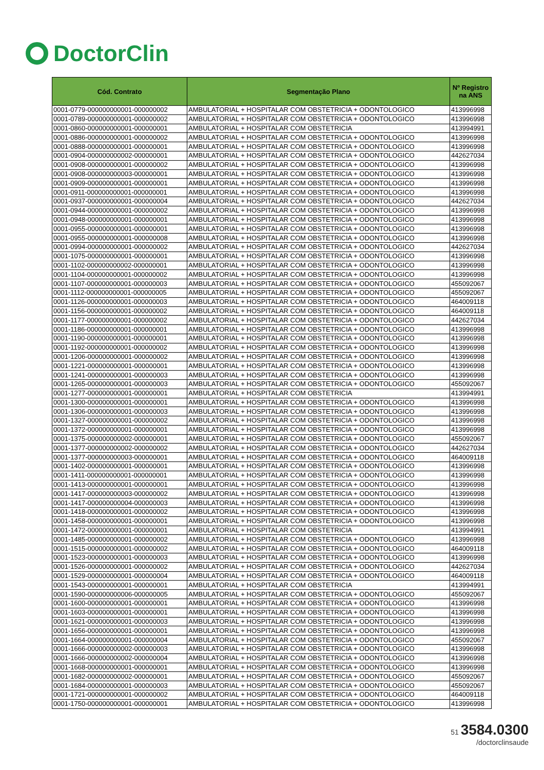DoctorClin
| Cód. Contrato | Segmentação Plano | Nº Registro na ANS |
| --- | --- | --- |
| 0001-0779-000000000001-000000002 | AMBULATORIAL + HOSPITALAR COM OBSTETRICIA + ODONTOLOGICO | 413996998 |
| 0001-0789-000000000001-000000002 | AMBULATORIAL + HOSPITALAR COM OBSTETRICIA + ODONTOLOGICO | 413996998 |
| 0001-0860-000000000001-000000001 | AMBULATORIAL + HOSPITALAR COM OBSTETRICIA | 413994991 |
| 0001-0886-000000000001-000000002 | AMBULATORIAL + HOSPITALAR COM OBSTETRICIA + ODONTOLOGICO | 413996998 |
| 0001-0888-000000000001-000000001 | AMBULATORIAL + HOSPITALAR COM OBSTETRICIA + ODONTOLOGICO | 413996998 |
| 0001-0904-000000000002-000000001 | AMBULATORIAL + HOSPITALAR COM OBSTETRICIA + ODONTOLOGICO | 442627034 |
| 0001-0908-000000000001-000000002 | AMBULATORIAL + HOSPITALAR COM OBSTETRICIA + ODONTOLOGICO | 413996998 |
| 0001-0908-000000000003-000000001 | AMBULATORIAL + HOSPITALAR COM OBSTETRICIA + ODONTOLOGICO | 413996998 |
| 0001-0909-000000000001-000000001 | AMBULATORIAL + HOSPITALAR COM OBSTETRICIA + ODONTOLOGICO | 413996998 |
| 0001-0911-000000000001-000000001 | AMBULATORIAL + HOSPITALAR COM OBSTETRICIA + ODONTOLOGICO | 413996998 |
| 0001-0937-000000000001-000000004 | AMBULATORIAL + HOSPITALAR COM OBSTETRICIA + ODONTOLOGICO | 442627034 |
| 0001-0944-000000000001-000000002 | AMBULATORIAL + HOSPITALAR COM OBSTETRICIA + ODONTOLOGICO | 413996998 |
| 0001-0948-000000000001-000000001 | AMBULATORIAL + HOSPITALAR COM OBSTETRICIA + ODONTOLOGICO | 413996998 |
| 0001-0955-000000000001-000000001 | AMBULATORIAL + HOSPITALAR COM OBSTETRICIA + ODONTOLOGICO | 413996998 |
| 0001-0955-000000000001-000000008 | AMBULATORIAL + HOSPITALAR COM OBSTETRICIA + ODONTOLOGICO | 413996998 |
| 0001-0994-000000000001-000000002 | AMBULATORIAL + HOSPITALAR COM OBSTETRICIA + ODONTOLOGICO | 442627034 |
| 0001-1075-000000000001-000000001 | AMBULATORIAL + HOSPITALAR COM OBSTETRICIA + ODONTOLOGICO | 413996998 |
| 0001-1102-000000000002-000000001 | AMBULATORIAL + HOSPITALAR COM OBSTETRICIA + ODONTOLOGICO | 413996998 |
| 0001-1104-000000000001-000000002 | AMBULATORIAL + HOSPITALAR COM OBSTETRICIA + ODONTOLOGICO | 413996998 |
| 0001-1107-000000000001-000000003 | AMBULATORIAL + HOSPITALAR COM OBSTETRICIA + ODONTOLOGICO | 455092067 |
| 0001-1112-000000000001-000000005 | AMBULATORIAL + HOSPITALAR COM OBSTETRICIA + ODONTOLOGICO | 455092067 |
| 0001-1126-000000000001-000000003 | AMBULATORIAL + HOSPITALAR COM OBSTETRICIA + ODONTOLOGICO | 464009118 |
| 0001-1156-000000000001-000000002 | AMBULATORIAL + HOSPITALAR COM OBSTETRICIA + ODONTOLOGICO | 464009118 |
| 0001-1177-000000000001-000000002 | AMBULATORIAL + HOSPITALAR COM OBSTETRICIA + ODONTOLOGICO | 442627034 |
| 0001-1186-000000000001-000000001 | AMBULATORIAL + HOSPITALAR COM OBSTETRICIA + ODONTOLOGICO | 413996998 |
| 0001-1190-000000000001-000000001 | AMBULATORIAL + HOSPITALAR COM OBSTETRICIA + ODONTOLOGICO | 413996998 |
| 0001-1192-000000000001-000000002 | AMBULATORIAL + HOSPITALAR COM OBSTETRICIA + ODONTOLOGICO | 413996998 |
| 0001-1206-000000000001-000000002 | AMBULATORIAL + HOSPITALAR COM OBSTETRICIA + ODONTOLOGICO | 413996998 |
| 0001-1221-000000000001-000000001 | AMBULATORIAL + HOSPITALAR COM OBSTETRICIA + ODONTOLOGICO | 413996998 |
| 0001-1241-000000000001-000000003 | AMBULATORIAL + HOSPITALAR COM OBSTETRICIA + ODONTOLOGICO | 413996998 |
| 0001-1265-000000000001-000000003 | AMBULATORIAL + HOSPITALAR COM OBSTETRICIA + ODONTOLOGICO | 455092067 |
| 0001-1277-000000000001-000000001 | AMBULATORIAL + HOSPITALAR COM OBSTETRICIA | 413994991 |
| 0001-1300-000000000001-000000001 | AMBULATORIAL + HOSPITALAR COM OBSTETRICIA + ODONTOLOGICO | 413996998 |
| 0001-1306-000000000001-000000003 | AMBULATORIAL + HOSPITALAR COM OBSTETRICIA + ODONTOLOGICO | 413996998 |
| 0001-1327-000000000001-000000002 | AMBULATORIAL + HOSPITALAR COM OBSTETRICIA + ODONTOLOGICO | 413996998 |
| 0001-1372-000000000001-000000001 | AMBULATORIAL + HOSPITALAR COM OBSTETRICIA + ODONTOLOGICO | 413996998 |
| 0001-1375-000000000002-000000001 | AMBULATORIAL + HOSPITALAR COM OBSTETRICIA + ODONTOLOGICO | 455092067 |
| 0001-1377-000000000002-000000002 | AMBULATORIAL + HOSPITALAR COM OBSTETRICIA + ODONTOLOGICO | 442627034 |
| 0001-1377-000000000003-000000001 | AMBULATORIAL + HOSPITALAR COM OBSTETRICIA + ODONTOLOGICO | 464009118 |
| 0001-1402-000000000001-000000001 | AMBULATORIAL + HOSPITALAR COM OBSTETRICIA + ODONTOLOGICO | 413996998 |
| 0001-1411-000000000001-000000001 | AMBULATORIAL + HOSPITALAR COM OBSTETRICIA + ODONTOLOGICO | 413996998 |
| 0001-1413-000000000001-000000001 | AMBULATORIAL + HOSPITALAR COM OBSTETRICIA + ODONTOLOGICO | 413996998 |
| 0001-1417-000000000003-000000002 | AMBULATORIAL + HOSPITALAR COM OBSTETRICIA + ODONTOLOGICO | 413996998 |
| 0001-1417-000000000004-000000003 | AMBULATORIAL + HOSPITALAR COM OBSTETRICIA + ODONTOLOGICO | 413996998 |
| 0001-1418-000000000001-000000002 | AMBULATORIAL + HOSPITALAR COM OBSTETRICIA + ODONTOLOGICO | 413996998 |
| 0001-1458-000000000001-000000001 | AMBULATORIAL + HOSPITALAR COM OBSTETRICIA + ODONTOLOGICO | 413996998 |
| 0001-1472-000000000001-000000001 | AMBULATORIAL + HOSPITALAR COM OBSTETRICIA | 413994991 |
| 0001-1485-000000000001-000000002 | AMBULATORIAL + HOSPITALAR COM OBSTETRICIA + ODONTOLOGICO | 413996998 |
| 0001-1515-000000000001-000000002 | AMBULATORIAL + HOSPITALAR COM OBSTETRICIA + ODONTOLOGICO | 464009118 |
| 0001-1523-000000000001-000000003 | AMBULATORIAL + HOSPITALAR COM OBSTETRICIA + ODONTOLOGICO | 413996998 |
| 0001-1526-000000000001-000000002 | AMBULATORIAL + HOSPITALAR COM OBSTETRICIA + ODONTOLOGICO | 442627034 |
| 0001-1529-000000000001-000000004 | AMBULATORIAL + HOSPITALAR COM OBSTETRICIA + ODONTOLOGICO | 464009118 |
| 0001-1543-000000000001-000000001 | AMBULATORIAL + HOSPITALAR COM OBSTETRICIA | 413994991 |
| 0001-1590-000000000006-000000005 | AMBULATORIAL + HOSPITALAR COM OBSTETRICIA + ODONTOLOGICO | 455092067 |
| 0001-1600-000000000001-000000001 | AMBULATORIAL + HOSPITALAR COM OBSTETRICIA + ODONTOLOGICO | 413996998 |
| 0001-1603-000000000001-000000001 | AMBULATORIAL + HOSPITALAR COM OBSTETRICIA + ODONTOLOGICO | 413996998 |
| 0001-1621-000000000001-000000003 | AMBULATORIAL + HOSPITALAR COM OBSTETRICIA + ODONTOLOGICO | 413996998 |
| 0001-1656-000000000001-000000001 | AMBULATORIAL + HOSPITALAR COM OBSTETRICIA + ODONTOLOGICO | 413996998 |
| 0001-1664-000000000001-000000004 | AMBULATORIAL + HOSPITALAR COM OBSTETRICIA + ODONTOLOGICO | 455092067 |
| 0001-1666-000000000002-000000003 | AMBULATORIAL + HOSPITALAR COM OBSTETRICIA + ODONTOLOGICO | 413996998 |
| 0001-1666-000000000002-000000004 | AMBULATORIAL + HOSPITALAR COM OBSTETRICIA + ODONTOLOGICO | 413996998 |
| 0001-1668-000000000001-000000001 | AMBULATORIAL + HOSPITALAR COM OBSTETRICIA + ODONTOLOGICO | 413996998 |
| 0001-1682-000000000002-000000001 | AMBULATORIAL + HOSPITALAR COM OBSTETRICIA + ODONTOLOGICO | 455092067 |
| 0001-1684-000000000001-000000003 | AMBULATORIAL + HOSPITALAR COM OBSTETRICIA + ODONTOLOGICO | 455092067 |
| 0001-1721-000000000001-000000002 | AMBULATORIAL + HOSPITALAR COM OBSTETRICIA + ODONTOLOGICO | 464009118 |
| 0001-1750-000000000001-000000001 | AMBULATORIAL + HOSPITALAR COM OBSTETRICIA + ODONTOLOGICO | 413996998 |
51 3584.0300
/doctorclinsaude